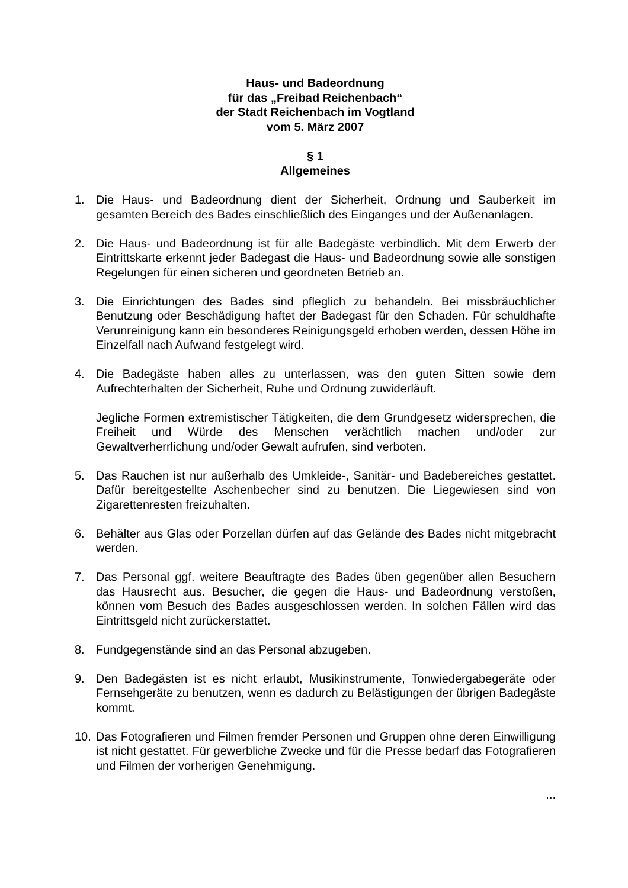Haus- und Badeordnung
für das „Freibad Reichenbach“
der Stadt Reichenbach im Vogtland
vom 5. März 2007
§ 1
Allgemeines
1. Die Haus- und Badeordnung dient der Sicherheit, Ordnung und Sauberkeit im gesamten Bereich des Bades einschließlich des Einganges und der Außenanlagen.
2. Die Haus- und Badeordnung ist für alle Badegäste verbindlich. Mit dem Erwerb der Eintrittskarte erkennt jeder Badegast die Haus- und Badeordnung sowie alle sonstigen Regelungen für einen sicheren und geordneten Betrieb an.
3. Die Einrichtungen des Bades sind pfleglich zu behandeln. Bei missbräuchlicher Benutzung oder Beschädigung haftet der Badegast für den Schaden. Für schuldhafte Verunreinigung kann ein besonderes Reinigungsgeld erhoben werden, dessen Höhe im Einzelfall nach Aufwand festgelegt wird.
4. Die Badegäste haben alles zu unterlassen, was den guten Sitten sowie dem Aufrechterhalten der Sicherheit, Ruhe und Ordnung zuwiderläuft.
Jegliche Formen extremistischer Tätigkeiten, die dem Grundgesetz widersprechen, die Freiheit und Würde des Menschen verächtlich machen und/oder zur Gewaltverherrlichung und/oder Gewalt aufrufen, sind verboten.
5. Das Rauchen ist nur außerhalb des Umkleide-, Sanitär- und Badebereiches gestattet. Dafür bereitgestellte Aschenbecher sind zu benutzen. Die Liegewiesen sind von Zigarettenresten freizuhalten.
6. Behälter aus Glas oder Porzellan dürfen auf das Gelände des Bades nicht mitgebracht werden.
7. Das Personal ggf. weitere Beauftragte des Bades üben gegenüber allen Besuchern das Hausrecht aus. Besucher, die gegen die Haus- und Badeordnung verstoßen, können vom Besuch des Bades ausgeschlossen werden. In solchen Fällen wird das Eintrittsgeld nicht zurückerstattet.
8. Fundgegenstände sind an das Personal abzugeben.
9. Den Badegästen ist es nicht erlaubt, Musikinstrumente, Tonwiedergabegeräte oder Fernsehgeräte zu benutzen, wenn es dadurch zu Belästigungen der übrigen Badegäste kommt.
10. Das Fotografieren und Filmen fremder Personen und Gruppen ohne deren Einwilligung ist nicht gestattet. Für gewerbliche Zwecke und für die Presse bedarf das Fotografieren und Filmen der vorherigen Genehmigung.
...